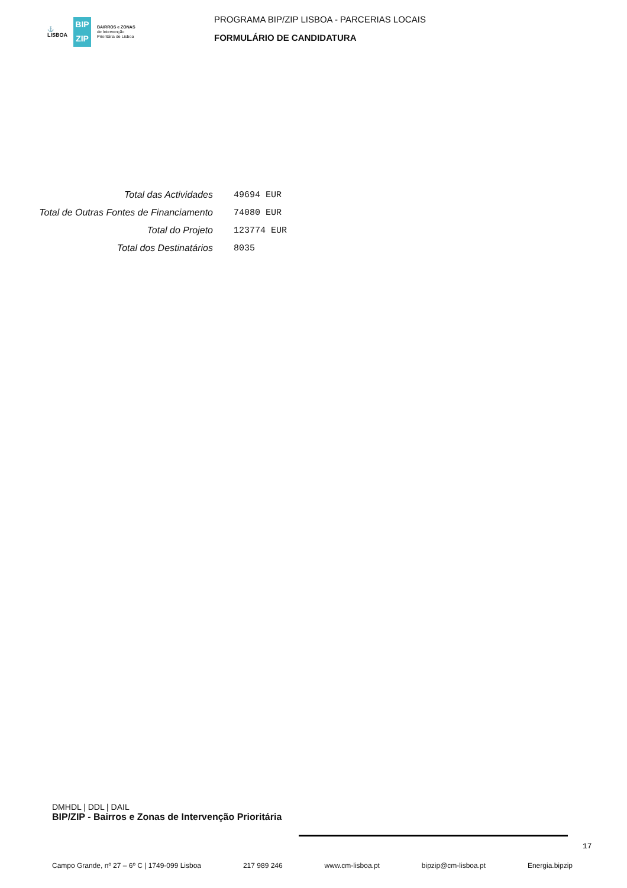⚓
LISBOA
BIP
ZIP
BAIRROS e ZONAS
de Intervenção
Prioritária de Lisboa
PROGRAMA BIP/ZIP LISBOA - PARCERIAS LOCAIS
FORMULÁRIO DE CANDIDATURA
| Total das Actividades | 49694 EUR |
| Total de Outras Fontes de Financiamento | 74080 EUR |
| Total do Projeto | 123774 EUR |
| Total dos Destinatários | 8035 |
DMHDL | DDL | DAIL
BIP/ZIP - Bairros e Zonas de Intervenção Prioritária
17
Campo Grande, nº 27 – 6º C | 1749-099 Lisboa 217 989 246 www.cm-lisboa.pt bipzip@cm-lisboa.pt Energia.bipzip